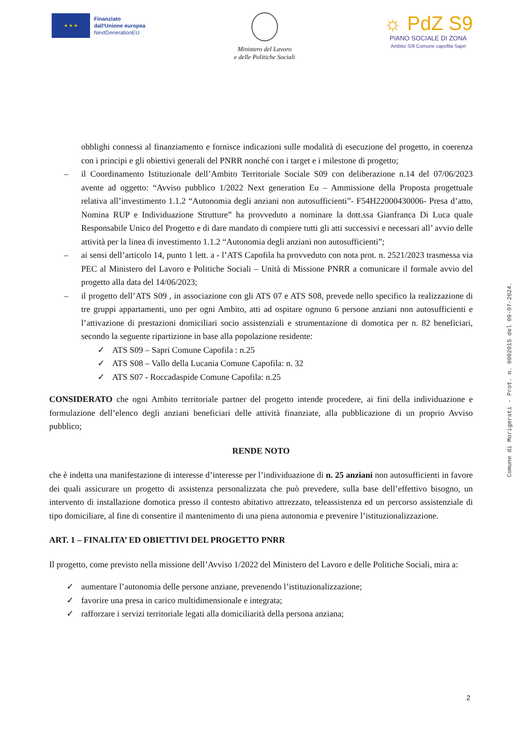★ ★ ★
Finanziato
dall'Unione europea
NextGenerationEU
Ministero del Lavoro
e delle Politiche Sociali
☼ PdZ S9
PIANO SOCIALE DI ZONA
Ambito S/9 Comune capofila Sapri
obblighi connessi al finanziamento e fornisce indicazioni sulle modalità di esecuzione del progetto, in coerenza con i principi e gli obiettivi generali del PNRR nonché con i target e i milestone di progetto;
– il Coordinamento Istituzionale dell’Ambito Territoriale Sociale S09 con deliberazione n.14 del 07/06/2023 avente ad oggetto: “Avviso pubblico 1/2022 Next generation Eu – Ammissione della Proposta progettuale relativa all’investimento 1.1.2 “Autonomia degli anziani non autosufficienti”- F54H22000430006- Presa d’atto, Nomina RUP e Individuazione Strutture” ha provveduto a nominare la dott.ssa Gianfranca Di Luca quale Responsabile Unico del Progetto e di dare mandato di compiere tutti gli atti successivi e necessari all’ avvio delle attività per la linea di investimento 1.1.2 “Autonomia degli anziani non autosufficienti”;
– ai sensi dell’articolo 14, punto 1 lett. a - l’ATS Capofila ha provveduto con nota prot. n. 2521/2023 trasmessa via PEC al Ministero del Lavoro e Politiche Sociali – Unità di Missione PNRR a comunicare il formale avvio del progetto alla data del 14/06/2023;
– il progetto dell’ATS S09 , in associazione con gli ATS 07 e ATS S08, prevede nello specifico la realizzazione di tre gruppi appartamenti, uno per ogni Ambito, atti ad ospitare ognuno 6 persone anziani non autosufficienti e l’attivazione di prestazioni domiciliari socio assistenziali e strumentazione di domotica per n. 82 beneficiari, secondo la seguente ripartizione in base alla popolazione residente:
✓ ATS S09 – Sapri Comune Capofila : n.25
✓ ATS S08 – Vallo della Lucania Comune Capofila: n. 32
✓ ATS S07 - Roccadaspide Comune Capofila: n.25
CONSIDERATO che ogni Ambito territoriale partner del progetto intende procedere, ai fini della individuazione e formulazione dell’elenco degli anziani beneficiari delle attività finanziate, alla pubblicazione di un proprio Avviso pubblico;
RENDE NOTO
che è indetta una manifestazione di interesse d’interesse per l’individuazione di n. 25 anziani non autosufficienti in favore dei quali assicurare un progetto di assistenza personalizzata che può prevedere, sulla base dell’effettivo bisogno, un intervento di installazione domotica presso il contesto abitativo attrezzato, teleassistenza ed un percorso assistenziale di tipo domiciliare, al fine di consentire il mantenimento di una piena autonomia e prevenire l’istituzionalizzazione.
ART. 1 – FINALITA’ ED OBIETTIVI DEL PROGETTO PNRR
Il progetto, come previsto nella missione dell’Avviso 1/2022 del Ministero del Lavoro e delle Politiche Sociali, mira a:
✓ aumentare l’autonomia delle persone anziane, prevenendo l’istituzionalizzazione;
✓ favorire una presa in carico multidimensionale e integrata;
✓ rafforzare i servizi territoriale legati alla domiciliarità della persona anziana;
Comune di Morigerati - Prot. n. 0002015 del 09-07-2024.
2